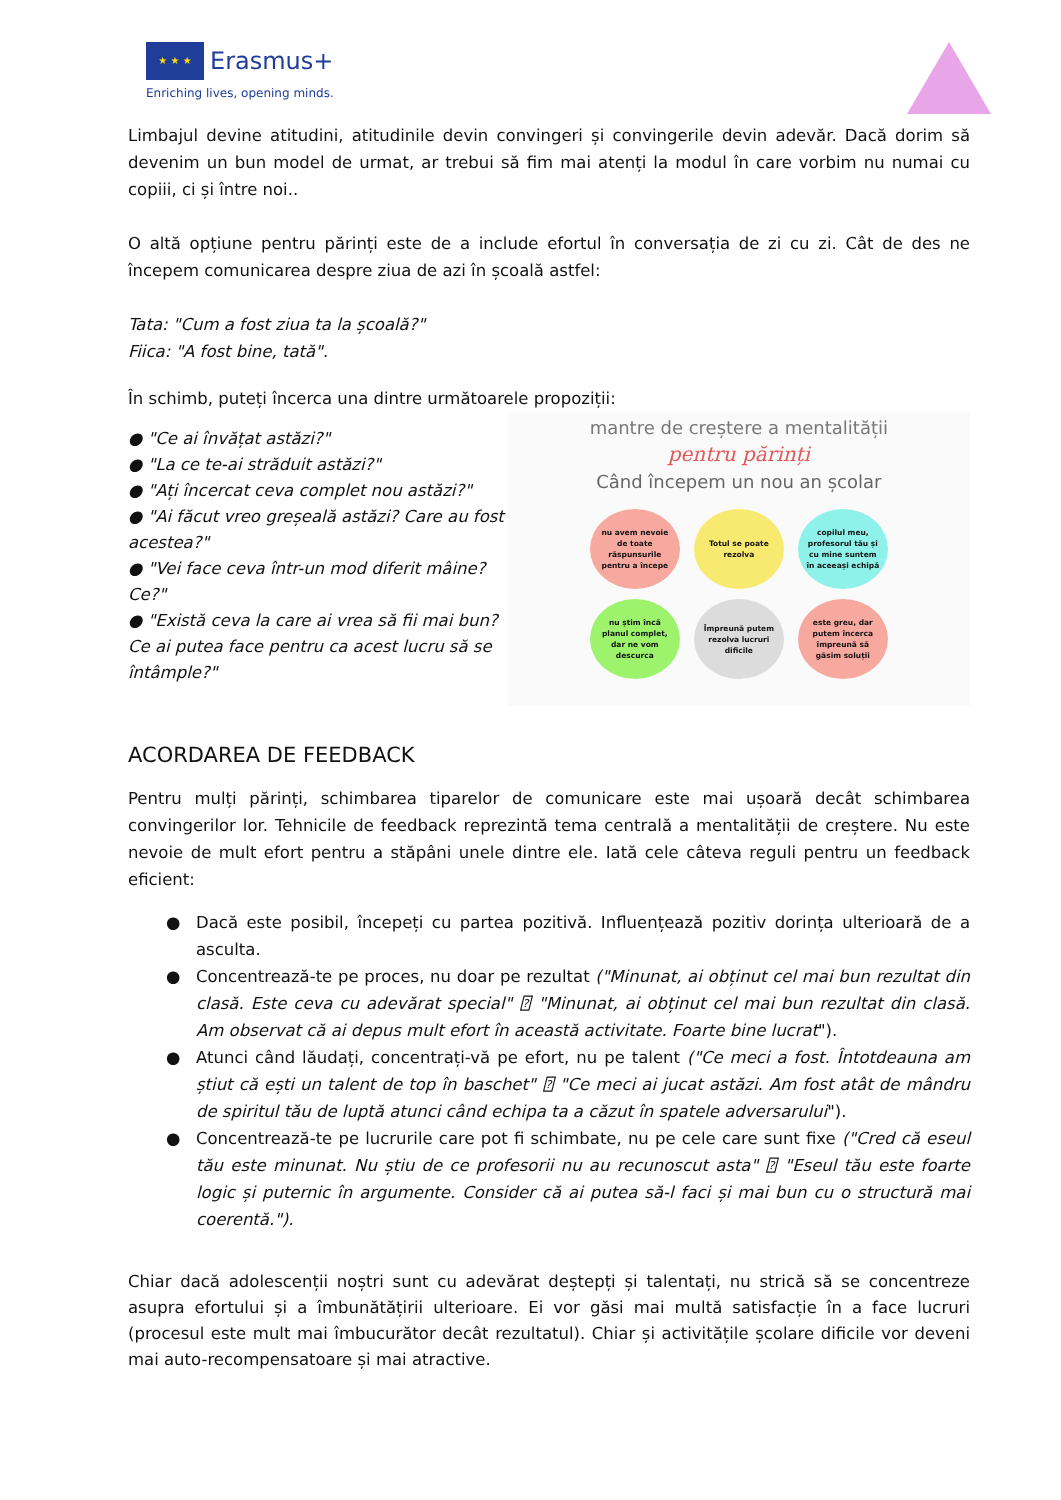★ ★ ★
Erasmus+
Enriching lives, opening minds.
Limbajul devine atitudini, atitudinile devin convingeri și convingerile devin adevăr. Dacă dorim să devenim un bun model de urmat, ar trebui să fim mai atenți la modul în care vorbim nu numai cu copiii, ci și între noi..
O altă opțiune pentru părinți este de a include efortul în conversația de zi cu zi. Cât de des ne începem comunicarea despre ziua de azi în școală astfel:
Tata: "Cum a fost ziua ta la școală?"
Fiica: "A fost bine, tată".
În schimb, puteți încerca una dintre următoarele propoziții:
● "Ce ai învățat astăzi?"
● "La ce te-ai străduit astăzi?"
● "Ați încercat ceva complet nou astăzi?"
● "Ai făcut vreo greșeală astăzi? Care au fost acestea?"
● "Vei face ceva într-un mod diferit mâine? Ce?"
● "Există ceva la care ai vrea să fii mai bun? Ce ai putea face pentru ca acest lucru să se întâmple?"
mantre de creștere a mentalității
pentru părinți
Când începem un nou an școlar
nu avem nevoie de toate răspunsurile pentru a începe
Totul se poate rezolva
copilul meu, profesorul tău și cu mine suntem în aceeași echipă
nu știm încă planul complet, dar ne vom descurca
Împreună putem rezolva lucruri dificile
este greu, dar putem încerca împreună să găsim soluții
ACORDAREA DE FEEDBACK
Pentru mulți părinți, schimbarea tiparelor de comunicare este mai ușoară decât schimbarea convingerilor lor. Tehnicile de feedback reprezintă tema centrală a mentalității de creștere. Nu este nevoie de mult efort pentru a stăpâni unele dintre ele. Iată cele câteva reguli pentru un feedback eficient:
● Dacă este posibil, începeți cu partea pozitivă. Influențează pozitiv dorința ulterioară de a asculta.
● Concentrează-te pe proces, nu doar pe rezultat ("Minunat, ai obținut cel mai bun rezultat din clasă. Este ceva cu adevărat special" ⍰ "Minunat, ai obținut cel mai bun rezultat din clasă. Am observat că ai depus mult efort în această activitate. Foarte bine lucrat").
● Atunci când lăudați, concentrați-vă pe efort, nu pe talent ("Ce meci a fost. Întotdeauna am știut că ești un talent de top în baschet" ⍰ "Ce meci ai jucat astăzi. Am fost atât de mândru de spiritul tău de luptă atunci când echipa ta a căzut în spatele adversarului").
● Concentrează-te pe lucrurile care pot fi schimbate, nu pe cele care sunt fixe ("Cred că eseul tău este minunat. Nu știu de ce profesorii nu au recunoscut asta" ⍰ "Eseul tău este foarte logic și puternic în argumente. Consider că ai putea să-l faci și mai bun cu o structură mai coerentă.").
Chiar dacă adolescenții noștri sunt cu adevărat deștepți și talentați, nu strică să se concentreze asupra efortului și a îmbunătățirii ulterioare. Ei vor găsi mai multă satisfacție în a face lucruri (procesul este mult mai îmbucurător decât rezultatul). Chiar și activitățile școlare dificile vor deveni mai auto-recompensatoare și mai atractive.